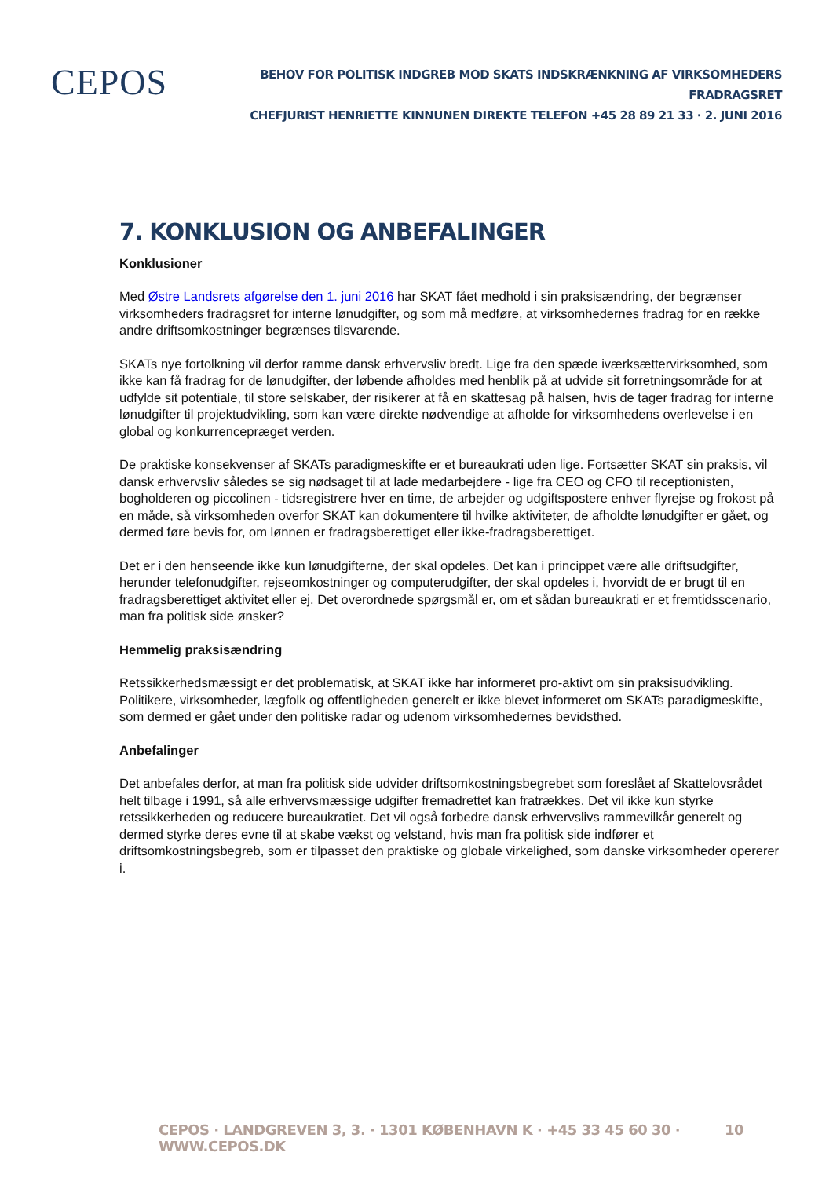CEPOS
BEHOV FOR POLITISK INDGREB MOD SKATS INDSKRÆNKNING AF VIRKSOMHEDERS FRADRAGSRET
CHEFJURIST HENRIETTE KINNUNEN DIREKTE TELEFON +45 28 89 21 33 · 2. JUNI 2016
7. KONKLUSION OG ANBEFALINGER
Konklusioner
Med Østre Landsrets afgørelse den 1. juni 2016 har SKAT fået medhold i sin praksisændring, der begrænser virksomheders fradragsret for interne lønudgifter, og som må medføre, at virksomhedernes fradrag for en række andre driftsomkostninger begrænses tilsvarende.
SKATs nye fortolkning vil derfor ramme dansk erhvervsliv bredt. Lige fra den spæde iværksættervirksomhed, som ikke kan få fradrag for de lønudgifter, der løbende afholdes med henblik på at udvide sit forretningsområde for at udfylde sit potentiale, til store selskaber, der risikerer at få en skattesag på halsen, hvis de tager fradrag for interne lønudgifter til projektudvikling, som kan være direkte nødvendige at afholde for virksomhedens overlevelse i en global og konkurrencepræget verden.
De praktiske konsekvenser af SKATs paradigmeskifte er et bureaukrati uden lige. Fortsætter SKAT sin praksis, vil dansk erhvervsliv således se sig nødsaget til at lade medarbejdere - lige fra CEO og CFO til receptionisten, bogholderen og piccolinen - tidsregistrere hver en time, de arbejder og udgiftspostere enhver flyrejse og frokost på en måde, så virksomheden overfor SKAT kan dokumentere til hvilke aktiviteter, de afholdte lønudgifter er gået, og dermed føre bevis for, om lønnen er fradragsberettiget eller ikke-fradragsberettiget.
Det er i den henseende ikke kun lønudgifterne, der skal opdeles. Det kan i princippet være alle driftsudgifter, herunder telefonudgifter, rejseomkostninger og computerudgifter, der skal opdeles i, hvorvidt de er brugt til en fradragsberettiget aktivitet eller ej. Det overordnede spørgsmål er, om et sådan bureaukrati er et fremtidsscenario, man fra politisk side ønsker?
Hemmelig praksisændring
Retssikkerhedsmæssigt er det problematisk, at SKAT ikke har informeret pro-aktivt om sin praksisudvikling. Politikere, virksomheder, lægfolk og offentligheden generelt er ikke blevet informeret om SKATs paradigmeskifte, som dermed er gået under den politiske radar og udenom virksomhedernes bevidsthed.
Anbefalinger
Det anbefales derfor, at man fra politisk side udvider driftsomkostningsbegrebet som foreslået af Skattelovsrådet helt tilbage i 1991, så alle erhvervsmæssige udgifter fremadrettet kan fratrækkes. Det vil ikke kun styrke retssikkerheden og reducere bureaukratiet. Det vil også forbedre dansk erhvervslivs rammevilkår generelt og dermed styrke deres evne til at skabe vækst og velstand, hvis man fra politisk side indfører et driftsomkostningsbegreb, som er tilpasset den praktiske og globale virkelighed, som danske virksomheder opererer i.
CEPOS · LANDGREVEN 3, 3. · 1301 KØBENHAVN K · +45 33 45 60 30 · WWW.CEPOS.DK 10